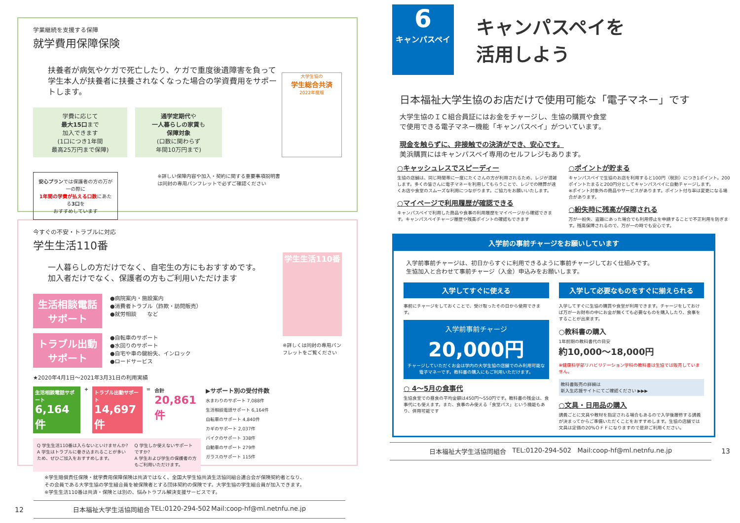学業継続を支援する保障
就学費用保障保険
扶養者が病気やケガで死亡したり、ケガで重度後遺障害を負って学生本人が扶養者に扶養されなくなった場合の学資費用をサポートします。
学費に応じて
最大15口まで
加入できます
(1口につき1年間
最高25万円まで保障)
通学定期代や
一人暮らしの家賃も
保障対象
(口数に関わらず
年間10万円まで)
安心プランでは保護者の方の万が一の際に
1年間の学費が払える口数にあたる3口を
おすすめしています
※詳しい保障内容や加入・契約に関する重要事項説明書は同封の専用パンフレットで必ずご確認ください
大学生協の
学生総合共済
2022年度版
今すぐの不安・トラブルに対応
学生生活110番
一人暮らしの方だけでなく、自宅生の方にもおすすめです。
加入者だけでなく、保護者の方もご利用いただけます
生活相談電話サポート
●病院案内・施設案内
●消費者トラブル（詐欺・訪問販売）
●就労相談　　など
トラブル出動サポート
●自転車のサポート
●水回りのサポート
●自宅や車の鍵紛失、インロック
●ロードサービス
学生生活110番
※詳しくは同封の専用パンフレットをご覧ください
★2020年4月1日～2021年3月31日の利用実績
生活相談電話サポート
6,164件
+
トラブル出動サポート
14,697件
= 合計
20,861件
Q 学生生活110番は入らないといけませんか?
A 学生はトラブルに巻き込まれることが多いため、ぜひご加入をおすすめします。
Q 学生しか使えないサポートですか?
A 学生および学生の保護者の方もご利用いただけます。
▶サポート別の受付件数
水まわりのサポート 7,088件
生活相談電話サポート 6,164件
自転車のサポート 4,840件
カギのサポート 2,037件
バイクのサポート 338件
自動車のサポート 279件
ガラスのサポート 115件
※学生賠償責任保険・就学費用保障保険は共済ではなく、全国大学生協共済生活協同組合連合会が保険契約者となり、
その会員である大学生協の学生組合員を被保険者とする団体契約の保険です。大学生協の学生組合員が加入できます。
※学生生活110番は共済・保険とは別の、悩みトラブル解決支援サービスです。
12
日本福祉大学生活協同組合 TEL:0120-294-502 Mail:coop-hf@ml.netnfu.ne.jp
6
キャンパスペイ
キャンパスペイを
活用しよう
日本福祉大学生協のお店だけで使用可能な「電子マネー」です
大学生協のＩＣ組合員証にはお金をチャージし、生協の購買や食堂で使用できる電子マネー機能「キャンパスペイ」がついています。
現金を触らずに、非接触での決済ができ、安心です。
美浜購買にはキャンパスペイ専用のセルフレジもあります。
○キャッシュレスでスピーディー
生協の店舗は、同じ時間帯に一度にたくさんの方が利用されるため、レジが混雑します。多くの皆さんに電子マネーを利用してもらうことで、レジでの精算が速くお店や食堂のスムーズな利用につながります。ご協力をお願いいたします。
○マイページで利用履歴が確認できる
キャンパスペイで利用した商品や食事の利用履歴をマイページから確認できます。キャンパスペイチャージ履歴や残高ポイントの確認もできます
○ポイントが貯まる
キャンパスペイで生協のお店を利用すると100円（税別）につき1ポイント。200ポイントたまると200円分としてキャンパスペイに自動チャージします。
※ポイント対象外の商品やサービスがあります。ポイント付与率は変更になる場合があります。
○紛失時に残高が保障される
万が一紛失、盗難にあった場合でも利用停止を申請することで不正利用を防ぎます。残高保障されるので、万が一の時でも安心です。
入学前の事前チャージをお願いしています
入学前事前チャージは、初日からすぐに利用できるように事前チャージしておく仕組みです。
生協加入と合わせて事前チャージ（入金）申込みをお願いします。
入学してすぐに使える
事前にチャージをしておくことで、受け取ったその日から使用できます。
入学前事前チャージ
20,000円
チャージしていただくお金は学内の大学生協の店舗でのみ利用可能な電子マネーです。教科書の購入にもご利用いただけます。
○ 4～5月の食事代
生協食堂での昼食の平均金額は450円～550円です。教科書の残金は、食事代にも使えます。また、食事のみ使える「食堂パス」という機能もあり、併用可能です
入学して必要なものをすぐに揃えられる
入学してすぐに生協の購買や食堂が利用できます。チャージをしておけば万が一お財布の中にお金が無くても必要なものを購入したり、食事をすることが出来ます。
○教科書の購入
1年前期の教科書代の目安
約10,000～18,000円
※健康科学部リハビリテーション学科の教科書は生協では販売していません。
教科書販売の詳細は
新入生応援サイトにてご確認ください ▶▶▶
○文具・日用品の購入
講義ごとに文具や教材を指定される場合もあるので入学後履修する講義が決まってからご準備いただくことをおすすめします。生協の店舗では文具は定価の20%ＯＦＦになりますので是非ご利用ください。
日本福祉大学生活協同組合 TEL:0120-294-502 Mail:coop-hf@ml.netnfu.ne.jp
13